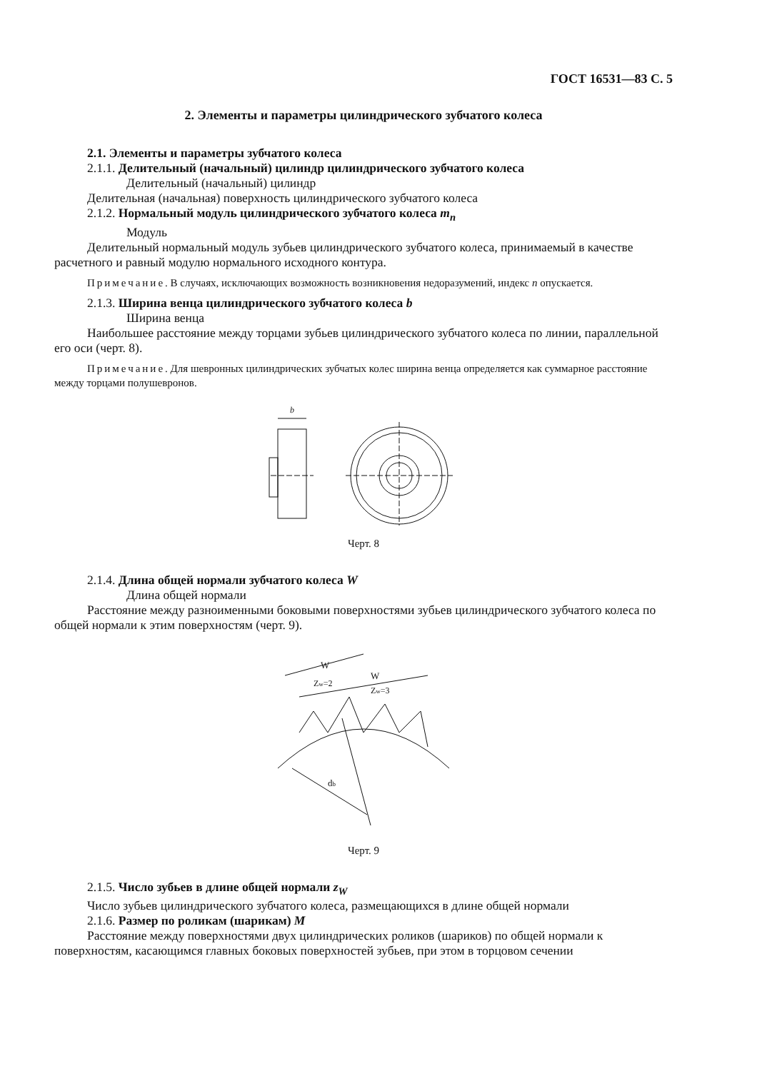ГОСТ 16531—83 С. 5
2. Элементы и параметры цилиндрического зубчатого колеса
2.1. Элементы и параметры зубчатого колеса
2.1.1. Делительный (начальный) цилиндр цилиндрического зубчатого колеса
Делительный (начальный) цилиндр
Делительная (начальная) поверхность цилиндрического зубчатого колеса
2.1.2. Нормальный модуль цилиндрического зубчатого колеса m<sub>n</sub>
Модуль
Делительный нормальный модуль зубьев цилиндрического зубчатого колеса, принимаемый в качестве расчетного и равный модулю нормального исходного контура.
Примечание. В случаях, исключающих возможность возникновения недоразумений, индекс n опускается.
2.1.3. Ширина венца цилиндрического зубчатого колеса b
Ширина венца
Наибольшее расстояние между торцами зубьев цилиндрического зубчатого колеса по линии, параллельной его оси (черт. 8).
Примечание. Для шевронных цилиндрических зубчатых колес ширина венца определяется как суммарное расстояние между торцами полушевронов.
b
Черт. 8
2.1.4. Длина общей нормали зубчатого колеса W
Длина общей нормали
Расстояние между разноименными боковыми поверхностями зубьев цилиндрического зубчатого колеса по общей нормали к этим поверхностям (черт. 9).
W
Zw=2
W
Zw=3
db
Черт. 9
2.1.5. Число зубьев в длине общей нормали z<sub>W</sub>
Число зубьев цилиндрического зубчатого колеса, размещающихся в длине общей нормали
2.1.6. Размер по роликам (шарикам) M
Расстояние между поверхностями двух цилиндрических роликов (шариков) по общей нормали к поверхностям, касающимся главных боковых поверхностей зубьев, при этом в торцовом сечении